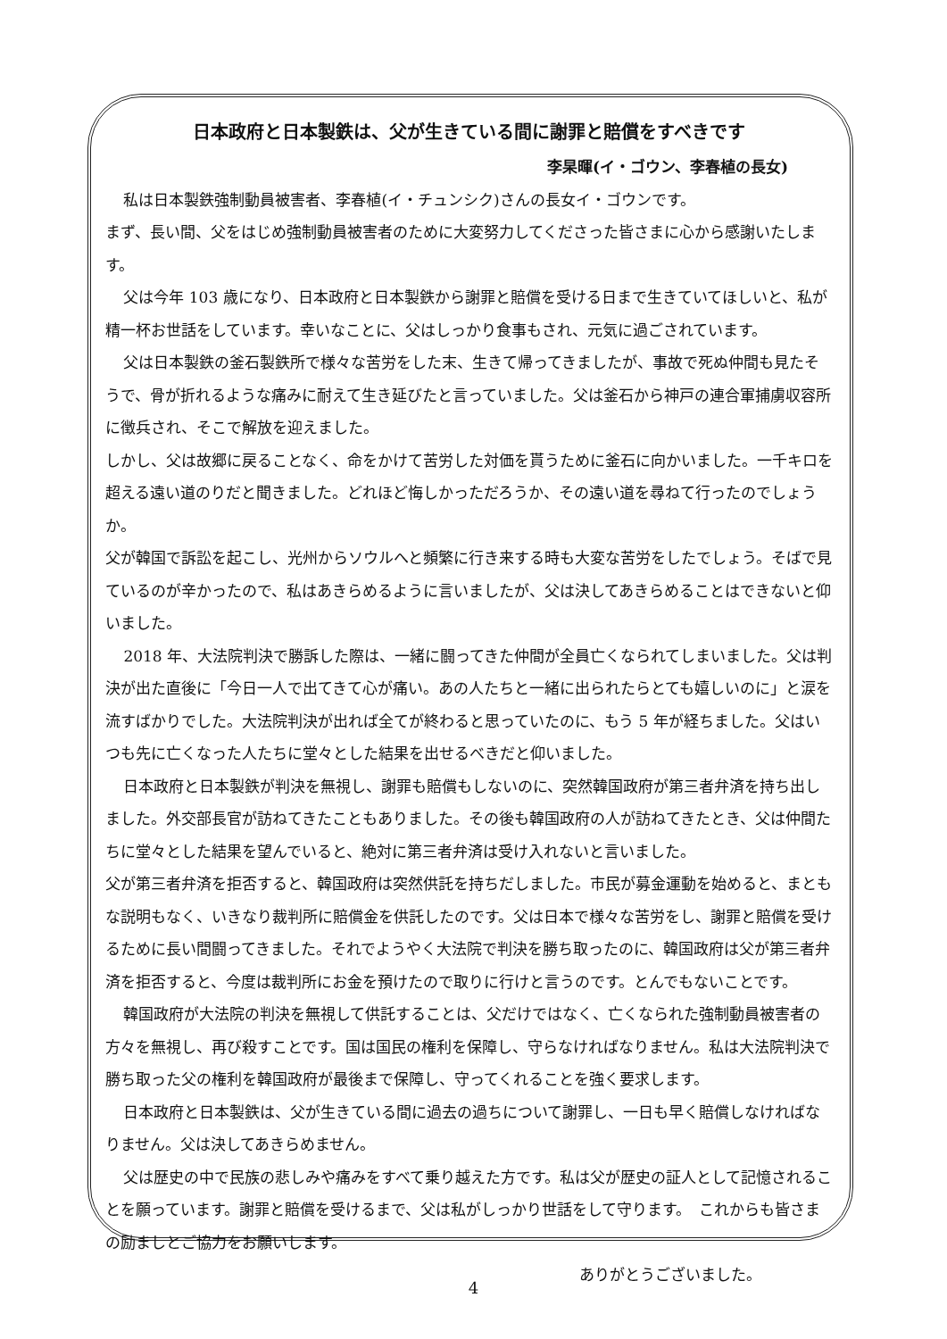日本政府と日本製鉄は、父が生きている間に謝罪と賠償をすべきです
李杲暉(イ・ゴウン、李春植の長女)
私は日本製鉄強制動員被害者、李春植(イ・チュンシク)さんの長女イ・ゴウンです。
まず、長い間、父をはじめ強制動員被害者のために大変努力してくださった皆さまに心から感謝いたします。
父は今年 103 歳になり、日本政府と日本製鉄から謝罪と賠償を受ける日まで生きていてほしいと、私が精一杯お世話をしています。幸いなことに、父はしっかり食事もされ、元気に過ごされています。
父は日本製鉄の釜石製鉄所で様々な苦労をした末、生きて帰ってきましたが、事故で死ぬ仲間も見たそうで、骨が折れるような痛みに耐えて生き延びたと言っていました。父は釜石から神戸の連合軍捕虜収容所に徴兵され、そこで解放を迎えました。
しかし、父は故郷に戻ることなく、命をかけて苦労した対価を貰うために釜石に向かいました。一千キロを超える遠い道のりだと聞きました。どれほど悔しかっただろうか、その遠い道を尋ねて行ったのでしょうか。
父が韓国で訴訟を起こし、光州からソウルへと頻繁に行き来する時も大変な苦労をしたでしょう。そばで見ているのが辛かったので、私はあきらめるように言いましたが、父は決してあきらめることはできないと仰いました。
2018 年、大法院判決で勝訴した際は、一緒に闘ってきた仲間が全員亡くなられてしまいました。父は判決が出た直後に「今日一人で出てきて心が痛い。あの人たちと一緒に出られたらとても嬉しいのに」と涙を流すばかりでした。大法院判決が出れば全てが終わると思っていたのに、もう 5 年が経ちました。父はいつも先に亡くなった人たちに堂々とした結果を出せるべきだと仰いました。
日本政府と日本製鉄が判決を無視し、謝罪も賠償もしないのに、突然韓国政府が第三者弁済を持ち出しました。外交部長官が訪ねてきたこともありました。その後も韓国政府の人が訪ねてきたとき、父は仲間たちに堂々とした結果を望んでいると、絶対に第三者弁済は受け入れないと言いました。
父が第三者弁済を拒否すると、韓国政府は突然供託を持ちだしました。市民が募金運動を始めると、まともな説明もなく、いきなり裁判所に賠償金を供託したのです。父は日本で様々な苦労をし、謝罪と賠償を受けるために長い間闘ってきました。それでようやく大法院で判決を勝ち取ったのに、韓国政府は父が第三者弁済を拒否すると、今度は裁判所にお金を預けたので取りに行けと言うのです。とんでもないことです。
韓国政府が大法院の判決を無視して供託することは、父だけではなく、亡くなられた強制動員被害者の方々を無視し、再び殺すことです。国は国民の権利を保障し、守らなければなりません。私は大法院判決で勝ち取った父の権利を韓国政府が最後まで保障し、守ってくれることを強く要求します。
日本政府と日本製鉄は、父が生きている間に過去の過ちについて謝罪し、一日も早く賠償しなければなりません。父は決してあきらめません。
父は歴史の中で民族の悲しみや痛みをすべて乗り越えた方です。私は父が歴史の証人として記憶されることを願っています。謝罪と賠償を受けるまで、父は私がしっかり世話をして守ります。　これからも皆さまの励ましとご協力をお願いします。
ありがとうございました。
4